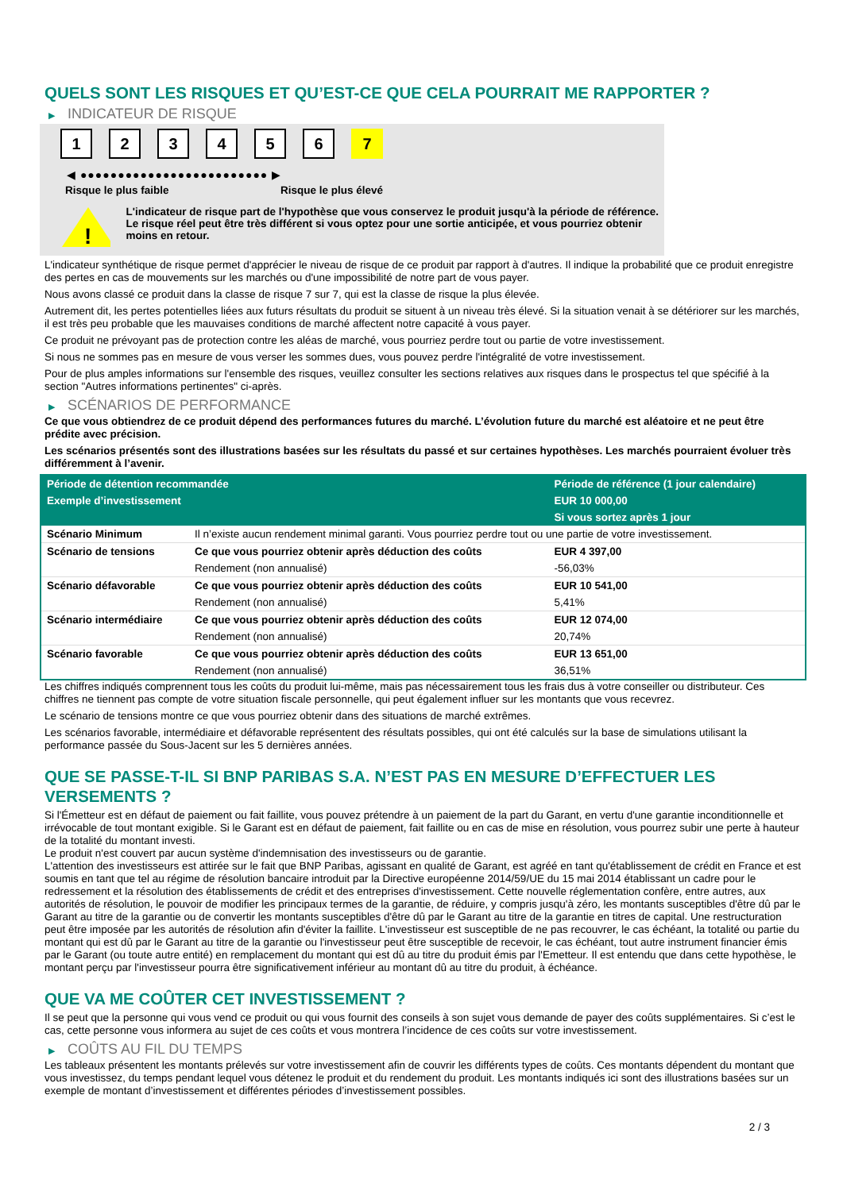QUELS SONT LES RISQUES ET QU’EST-CE QUE CELA POURRAIT ME RAPPORTER ?
▶ INDICATEUR DE RISQUE
1 2 3 4 5 6 7
◀ ●●●●●●●●●●●●●●●●●●●●●●●●● ▶
Risque le plus faible Risque le plus élevé
!
L'indicateur de risque part de l'hypothèse que vous conservez le produit jusqu'à la période de référence.
Le risque réel peut être très différent si vous optez pour une sortie anticipée, et vous pourriez obtenir moins en retour.
L'indicateur synthétique de risque permet d'apprécier le niveau de risque de ce produit par rapport à d'autres. Il indique la probabilité que ce produit enregistre des pertes en cas de mouvements sur les marchés ou d'une impossibilité de notre part de vous payer.
Nous avons classé ce produit dans la classe de risque 7 sur 7, qui est la classe de risque la plus élevée.
Autrement dit, les pertes potentielles liées aux futurs résultats du produit se situent à un niveau très élevé. Si la situation venait à se détériorer sur les marchés, il est très peu probable que les mauvaises conditions de marché affectent notre capacité à vous payer.
Ce produit ne prévoyant pas de protection contre les aléas de marché, vous pourriez perdre tout ou partie de votre investissement.
Si nous ne sommes pas en mesure de vous verser les sommes dues, vous pouvez perdre l'intégralité de votre investissement.
Pour de plus amples informations sur l'ensemble des risques, veuillez consulter les sections relatives aux risques dans le prospectus tel que spécifié à la section "Autres informations pertinentes" ci-après.
▶ SCÉNARIOS DE PERFORMANCE
Ce que vous obtiendrez de ce produit dépend des performances futures du marché. L’évolution future du marché est aléatoire et ne peut être prédite avec précision.
Les scénarios présentés sont des illustrations basées sur les résultats du passé et sur certaines hypothèses. Les marchés pourraient évoluer très différemment à l’avenir.
| Période de détention recommandée | | Période de référence (1 jour calendaire) |
| Exemple d’investissement | | EUR 10 000,00 |
| | | Si vous sortez après 1 jour |
| Scénario Minimum | Il n’existe aucun rendement minimal garanti. Vous pourriez perdre tout ou une partie de votre investissement. | |
| Scénario de tensions | Ce que vous pourriez obtenir après déduction des coûts | EUR 4 397,00 |
| | Rendement (non annualisé) | -56,03% |
| Scénario défavorable | Ce que vous pourriez obtenir après déduction des coûts | EUR 10 541,00 |
| | Rendement (non annualisé) | 5,41% |
| Scénario intermédiaire | Ce que vous pourriez obtenir après déduction des coûts | EUR 12 074,00 |
| | Rendement (non annualisé) | 20,74% |
| Scénario favorable | Ce que vous pourriez obtenir après déduction des coûts | EUR 13 651,00 |
| | Rendement (non annualisé) | 36,51% |
Les chiffres indiqués comprennent tous les coûts du produit lui-même, mais pas nécessairement tous les frais dus à votre conseiller ou distributeur. Ces chiffres ne tiennent pas compte de votre situation fiscale personnelle, qui peut également influer sur les montants que vous recevrez.
Le scénario de tensions montre ce que vous pourriez obtenir dans des situations de marché extrêmes.
Les scénarios favorable, intermédiaire et défavorable représentent des résultats possibles, qui ont été calculés sur la base de simulations utilisant la performance passée du Sous-Jacent sur les 5 dernières années.
QUE SE PASSE-T-IL SI BNP PARIBAS S.A. N’EST PAS EN MESURE D’EFFECTUER LES VERSEMENTS ?
Si l'Émetteur est en défaut de paiement ou fait faillite, vous pouvez prétendre à un paiement de la part du Garant, en vertu d'une garantie inconditionnelle et irrévocable de tout montant exigible. Si le Garant est en défaut de paiement, fait faillite ou en cas de mise en résolution, vous pourrez subir une perte à hauteur de la totalité du montant investi.
Le produit n'est couvert par aucun système d'indemnisation des investisseurs ou de garantie.
L'attention des investisseurs est attirée sur le fait que BNP Paribas, agissant en qualité de Garant, est agréé en tant qu'établissement de crédit en France et est soumis en tant que tel au régime de résolution bancaire introduit par la Directive européenne 2014/59/UE du 15 mai 2014 établissant un cadre pour le redressement et la résolution des établissements de crédit et des entreprises d'investissement. Cette nouvelle réglementation confère, entre autres, aux autorités de résolution, le pouvoir de modifier les principaux termes de la garantie, de réduire, y compris jusqu'à zéro, les montants susceptibles d'être dû par le Garant au titre de la garantie ou de convertir les montants susceptibles d'être dû par le Garant au titre de la garantie en titres de capital. Une restructuration peut être imposée par les autorités de résolution afin d'éviter la faillite. L'investisseur est susceptible de ne pas recouvrer, le cas échéant, la totalité ou partie du montant qui est dû par le Garant au titre de la garantie ou l'investisseur peut être susceptible de recevoir, le cas échéant, tout autre instrument financier émis par le Garant (ou toute autre entité) en remplacement du montant qui est dû au titre du produit émis par l'Emetteur. Il est entendu que dans cette hypothèse, le montant perçu par l'investisseur pourra être significativement inférieur au montant dû au titre du produit, à échéance.
QUE VA ME COÛTER CET INVESTISSEMENT ?
Il se peut que la personne qui vous vend ce produit ou qui vous fournit des conseils à son sujet vous demande de payer des coûts supplémentaires. Si c’est le cas, cette personne vous informera au sujet de ces coûts et vous montrera l’incidence de ces coûts sur votre investissement.
▶ COÛTS AU FIL DU TEMPS
Les tableaux présentent les montants prélevés sur votre investissement afin de couvrir les différents types de coûts. Ces montants dépendent du montant que vous investissez, du temps pendant lequel vous détenez le produit et du rendement du produit. Les montants indiqués ici sont des illustrations basées sur un exemple de montant d’investissement et différentes périodes d’investissement possibles.
2 / 3